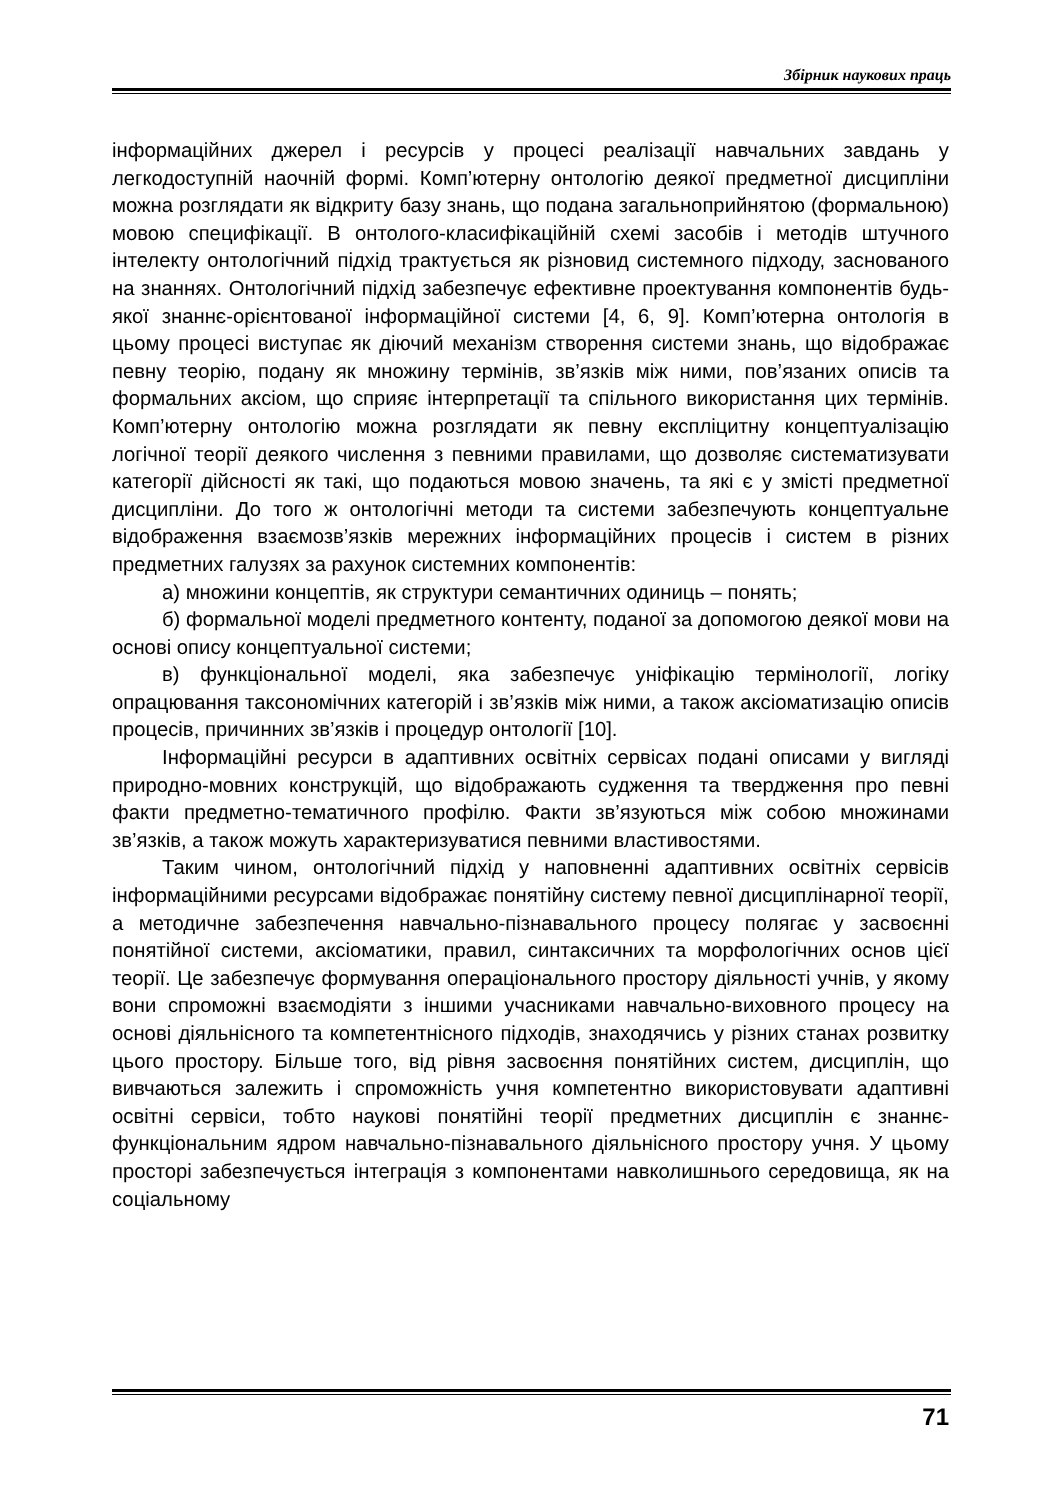Збірник наукових праць
інформаційних джерел і ресурсів у процесі реалізації навчальних завдань у легкодоступній наочній формі. Комп’ютерну онтологію деякої предметної дисципліни можна розглядати як відкриту базу знань, що подана загальноприйнятою (формальною) мовою специфікації. В онтолого-класифікаційній схемі засобів і методів штучного інтелекту онтологічний підхід трактується як різновид системного підходу, заснованого на знаннях. Онтологічний підхід забезпечує ефективне проектування компонентів будь-якої знаннє-орієнтованої інформаційної системи [4, 6, 9]. Комп’ютерна онтологія в цьому процесі виступає як діючий механізм створення системи знань, що відображає певну теорію, подану як множину термінів, зв’язків між ними, пов’язаних описів та формальних аксіом, що сприяє інтерпретації та спільного використання цих термінів. Комп’ютерну онтологію можна розглядати як певну експліцитну концептуалізацію логічної теорії деякого числення з певними правилами, що дозволяє систематизувати категорії дійсності як такі, що подаються мовою значень, та які є у змісті предметної дисципліни. До того ж онтологічні методи та системи забезпечують концептуальне відображення взаємозв’язків мережних інформаційних процесів і систем в різних предметних галузях за рахунок системних компонентів:
а) множини концептів, як структури семантичних одиниць – понять;
б) формальної моделі предметного контенту, поданої за допомогою деякої мови на основі опису концептуальної системи;
в) функціональної моделі, яка забезпечує уніфікацію термінології, логіку опрацювання таксономічних категорій і зв’язків між ними, а також аксіоматизацію описів процесів, причинних зв’язків і процедур онтології [10].
Інформаційні ресурси в адаптивних освітніх сервісах подані описами у вигляді природно-мовних конструкцій, що відображають судження та твердження про певні факти предметно-тематичного профілю. Факти зв’язуються між собою множинами зв’язків, а також можуть характеризуватися певними властивостями.
Таким чином, онтологічний підхід у наповненні адаптивних освітніх сервісів інформаційними ресурсами відображає понятійну систему певної дисциплінарної теорії, а методичне забезпечення навчально-пізнавального процесу полягає у засвоєнні понятійної системи, аксіоматики, правил, синтаксичних та морфологічних основ цієї теорії. Це забезпечує формування операціонального простору діяльності учнів, у якому вони спроможні взаємодіяти з іншими учасниками навчально-виховного процесу на основі діяльнісного та компетентнісного підходів, знаходячись у різних станах розвитку цього простору. Більше того, від рівня засвоєння понятійних систем, дисциплін, що вивчаються залежить і спроможність учня компетентно використовувати адаптивні освітні сервіси, тобто наукові понятійні теорії предметних дисциплін є знаннє-функціональним ядром навчально-пізнавального діяльнісного простору учня. У цьому просторі забезпечується інтеграція з компонентами навколишнього середовища, як на соціальному
71